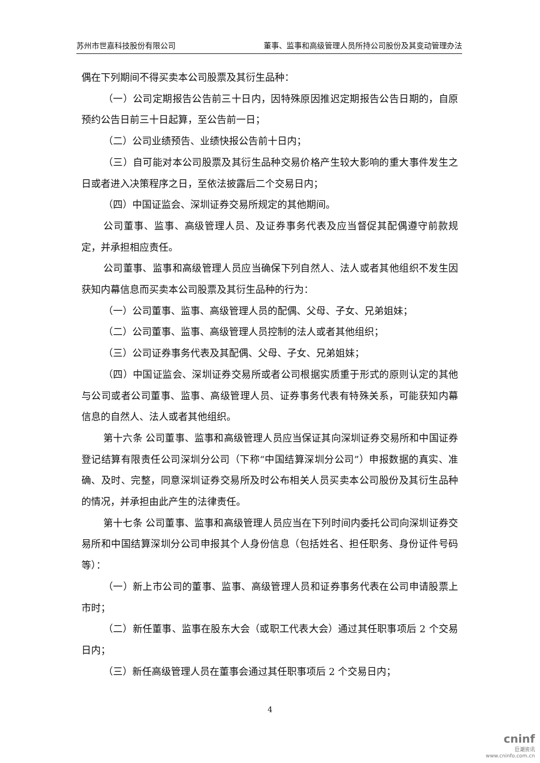苏州市世嘉科技股份有限公司 董事、监事和高级管理人员所持公司股份及其变动管理办法
偶在下列期间不得买卖本公司股票及其衍生品种：
（一）公司定期报告公告前三十日内，因特殊原因推迟定期报告公告日期的，自原预约公告日前三十日起算，至公告前一日；
（二）公司业绩预告、业绩快报公告前十日内；
（三）自可能对本公司股票及其衍生品种交易价格产生较大影响的重大事件发生之日或者进入决策程序之日，至依法披露后二个交易日内；
（四）中国证监会、深圳证券交易所规定的其他期间。
公司董事、监事、高级管理人员、及证券事务代表及应当督促其配偶遵守前款规定，并承担相应责任。
公司董事、监事和高级管理人员应当确保下列自然人、法人或者其他组织不发生因获知内幕信息而买卖本公司股票及其衍生品种的行为：
（一）公司董事、监事、高级管理人员的配偶、父母、子女、兄弟姐妹；
（二）公司董事、监事、高级管理人员控制的法人或者其他组织；
（三）公司证券事务代表及其配偶、父母、子女、兄弟姐妹；
（四）中国证监会、深圳证券交易所或者公司根据实质重于形式的原则认定的其他与公司或者公司董事、监事、高级管理人员、证券事务代表有特殊关系，可能获知内幕信息的自然人、法人或者其他组织。
第十六条 公司董事、监事和高级管理人员应当保证其向深圳证券交易所和中国证券登记结算有限责任公司深圳分公司（下称“中国结算深圳分公司”）申报数据的真实、准确、及时、完整，同意深圳证券交易所及时公布相关人员买卖本公司股份及其衍生品种的情况，并承担由此产生的法律责任。
第十七条 公司董事、监事和高级管理人员应当在下列时间内委托公司向深圳证券交易所和中国结算深圳分公司申报其个人身份信息（包括姓名、担任职务、身份证件号码等）：
（一）新上市公司的董事、监事、高级管理人员和证券事务代表在公司申请股票上市时；
（二）新任董事、监事在股东大会（或职工代表大会）通过其任职事项后 2 个交易日内；
（三）新任高级管理人员在董事会通过其任职事项后 2 个交易日内；
4
cninf
巨潮资讯
www.cninfo.com.cn